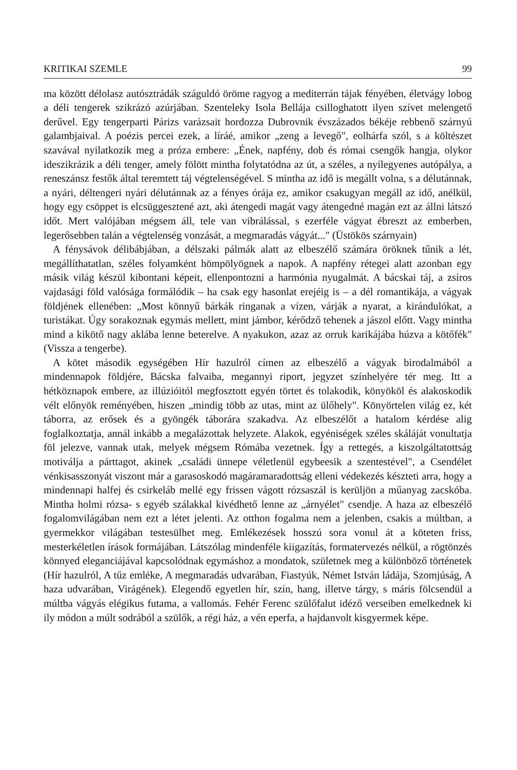KRITIKAI SZEMLE 99
ma között délolasz autósztrádák száguldó öröme ragyog a mediterrán tájak fényében, életvágy lobog a déli tengerek szikrázó azúrjában. Szenteleky Isola Bellája csilloghatott ilyen szívet melengető derűvel. Egy tengerparti Párizs varázsait hordozza Dubrovnik évszázados békéje rebbenő szárnyú galambjaival. A poézis percei ezek, a líráé, amikor „zeng a levegő", eolhárfa szól, s a költészet szavával nyilatkozik meg a próza embere: „Ének, napfény, dob és római csengők hangja, olykor ideszikrázik a déli tenger, amely fölött mintha folytatódna az út, a széles, a nyílegyenes autópálya, a reneszánsz festők által teremtett táj végtelenségével. S mintha az idő is megállt volna, s a délutánnak, a nyári, déltengeri nyári délutánnak az a fényes órája ez, amikor csakugyan megáll az idő, anélkül, hogy egy csöppet is elcsüggesztené azt, aki átengedi magát vagy átengedné magán ezt az állni látszó időt. Mert valójában mégsem áll, tele van vibrálással, s ezerféle vágyat ébreszt az emberben, legerősebben talán a végtelenség vonzását, a megmaradás vágyát..." (Üstökös szárnyain)
A fénysávok délibábjában, a délszaki pálmák alatt az elbeszélő számára öröknek tűnik a lét, megállíthatatlan, széles folyamként hömpölyögnek a napok. A napfény rétegei alatt azonban egy másik világ készül kibontani képeit, ellenpontozni a harmónia nyugalmát. A bácskai táj, a zsíros vajdasági föld valósága formálódik – ha csak egy hasonlat erejéig is – a dél romantikája, a vágyak földjének ellenében: „Most könnyű bárkák ringanak a vízen, várják a nyarat, a kirándulókat, a turistákat. Úgy sorakoznak egymás mellett, mint jámbor, kérődző tehenek a jászol előtt. Vagy mintha mind a kikötő nagy aklába lenne beterelve. A nyakukon, azaz az orruk karikájába húzva a kötőfék" (Vissza a tengerbe).
A kötet második egységében Hír hazulról címen az elbeszélő a vágyak birodalmából a mindennapok földjére, Bácska falvaiba, megannyi riport, jegyzet színhelyére tér meg. Itt a hétköznapok embere, az illúzióitól megfosztott egyén törtet és tolakodik, könyököl és alakoskodik vélt előnyök reményében, hiszen „mindig több az utas, mint az ülőhely". Könyörtelen világ ez, két táborra, az erősek és a gyöngék táborára szakadva. Az elbeszélőt a hatalom kérdése alig foglalkoztatja, annál inkább a megalázottak helyzete. Alakok, egyéniségek széles skáláját vonultatja föl jelezve, vannak utak, melyek mégsem Rómába vezetnek. Így a rettegés, a kiszolgáltatottság motiválja a párttagot, akinek „családi ünnepe véletlenül egybeesik a szentestével", a Csendélet vénkisasszonyát viszont már a garasoskodó magáramaradottság elleni védekezés készteti arra, hogy a mindennapi halfej és csirkeláb mellé egy frissen vágott rózsaszál is kerüljön a műanyag zacskóba. Mintha holmi rózsa- s egyéb szálakkal kivédhető lenne az „árnyélet" csendje. A haza az elbeszélő fogalomvilágában nem ezt a létet jelenti. Az otthon fogalma nem a jelenben, csakis a múltban, a gyermekkor világában testesülhet meg. Emlékezések hosszú sora vonul át a köteten friss, mesterkéletlen írások formájában. Látszólag mindenféle kiigazítás, formatervezés nélkül, a rögtönzés könnyed eleganciájával kapcsolódnak egymáshoz a mondatok, születnek meg a különböző történetek (Hír hazulról, A tűz emléke, A megmaradás udvarában, Fiastyúk, Német István ládája, Szomjúság, A haza udvarában, Virágének). Elegendő egyetlen hír, szín, hang, illetve tárgy, s máris fölcsendül a múltba vágyás elégikus futama, a vallomás. Fehér Ferenc szülőfalut idéző verseiben emelkednek ki ily módon a múlt sodrából a szülők, a régi ház, a vén eperfa, a hajdanvolt kisgyermek képe.